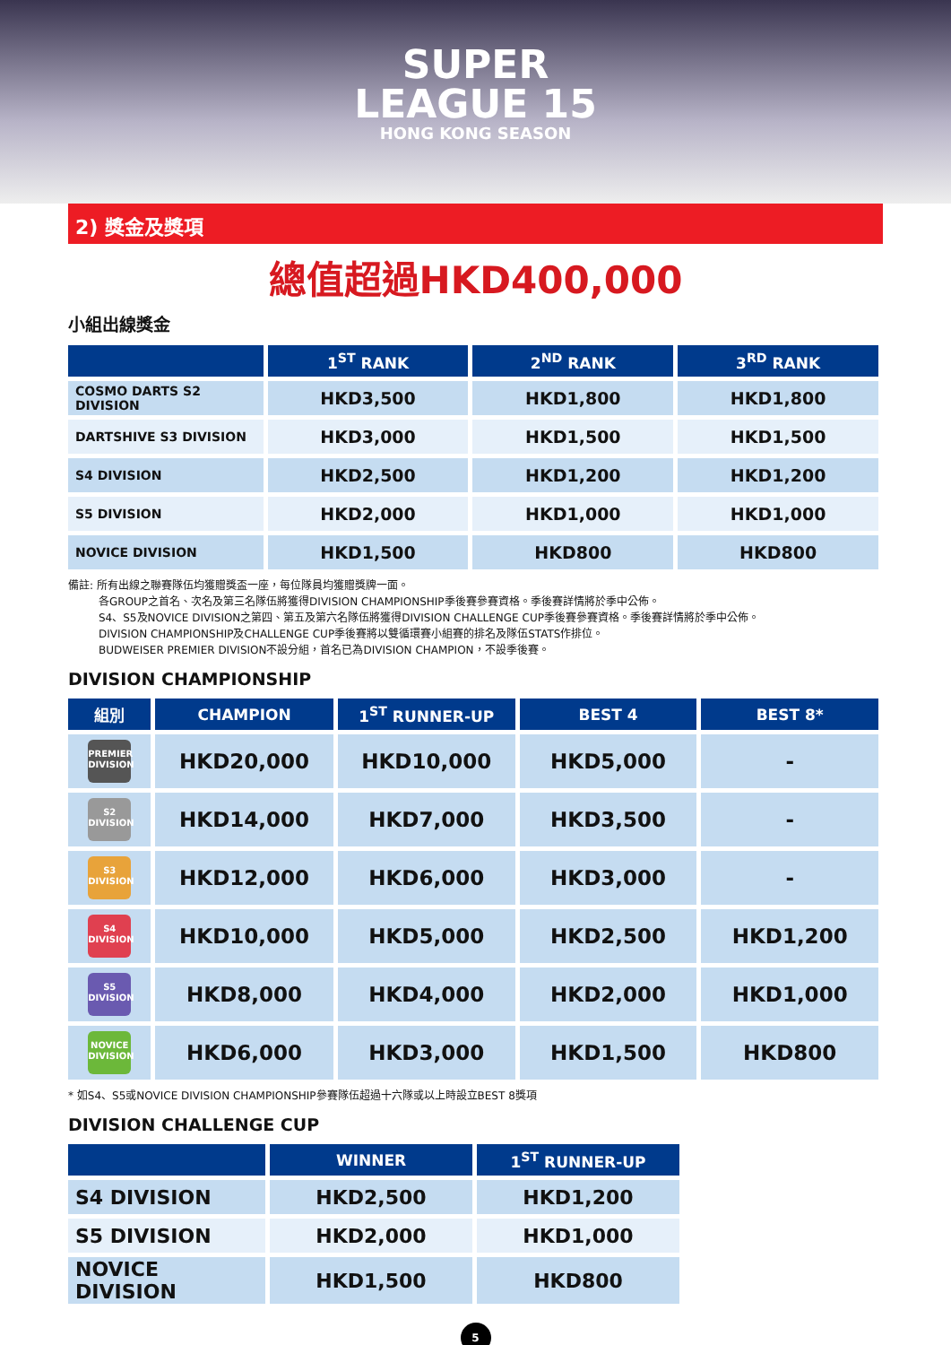SUPER
LEAGUE 15
HONG KONG SEASON
2) 獎金及獎項
總值超過HKD400,000
小組出線獎金
| | 1<sup>ST</sup> RANK | 2<sup>ND</sup> RANK | 3<sup>RD</sup> RANK |
| --- | --- | --- | --- |
| COSMO DARTS S2 DIVISION | HKD3,500 | HKD1,800 | HKD1,800 |
| DARTSHIVE S3 DIVISION | HKD3,000 | HKD1,500 | HKD1,500 |
| S4 DIVISION | HKD2,500 | HKD1,200 | HKD1,200 |
| S5 DIVISION | HKD2,000 | HKD1,000 | HKD1,000 |
| NOVICE DIVISION | HKD1,500 | HKD800 | HKD800 |
備註: 所有出線之聯賽隊伍均獲贈獎盃一座，每位隊員均獲贈獎牌一面。
各GROUP之首名、次名及第三名隊伍將獲得DIVISION CHAMPIONSHIP季後賽參賽資格。季後賽詳情將於季中公佈。
S4、S5及NOVICE DIVISION之第四、第五及第六名隊伍將獲得DIVISION CHALLENGE CUP季後賽參賽資格。季後賽詳情將於季中公佈。
DIVISION CHAMPIONSHIP及CHALLENGE CUP季後賽將以雙循環賽小組賽的排名及隊伍STATS作排位。
BUDWEISER PREMIER DIVISION不設分組，首名已為DIVISION CHAMPION，不設季後賽。
DIVISION CHAMPIONSHIP
| 組別 | CHAMPION | 1<sup>ST</sup> RUNNER-UP | BEST 4 | BEST 8* |
| --- | --- | --- | --- | --- |
| PREMIER DIVISION | HKD20,000 | HKD10,000 | HKD5,000 | - |
| S2 DIVISION | HKD14,000 | HKD7,000 | HKD3,500 | - |
| S3 DIVISION | HKD12,000 | HKD6,000 | HKD3,000 | - |
| S4 DIVISION | HKD10,000 | HKD5,000 | HKD2,500 | HKD1,200 |
| S5 DIVISION | HKD8,000 | HKD4,000 | HKD2,000 | HKD1,000 |
| NOVICE DIVISION | HKD6,000 | HKD3,000 | HKD1,500 | HKD800 |
* 如S4、S5或NOVICE DIVISION CHAMPIONSHIP參賽隊伍超過十六隊或以上時設立BEST 8獎項
DIVISION CHALLENGE CUP
| | WINNER | 1<sup>ST</sup> RUNNER-UP |
| --- | --- | --- |
| S4 DIVISION | HKD2,500 | HKD1,200 |
| S5 DIVISION | HKD2,000 | HKD1,000 |
| NOVICE DIVISION | HKD1,500 | HKD800 |
5